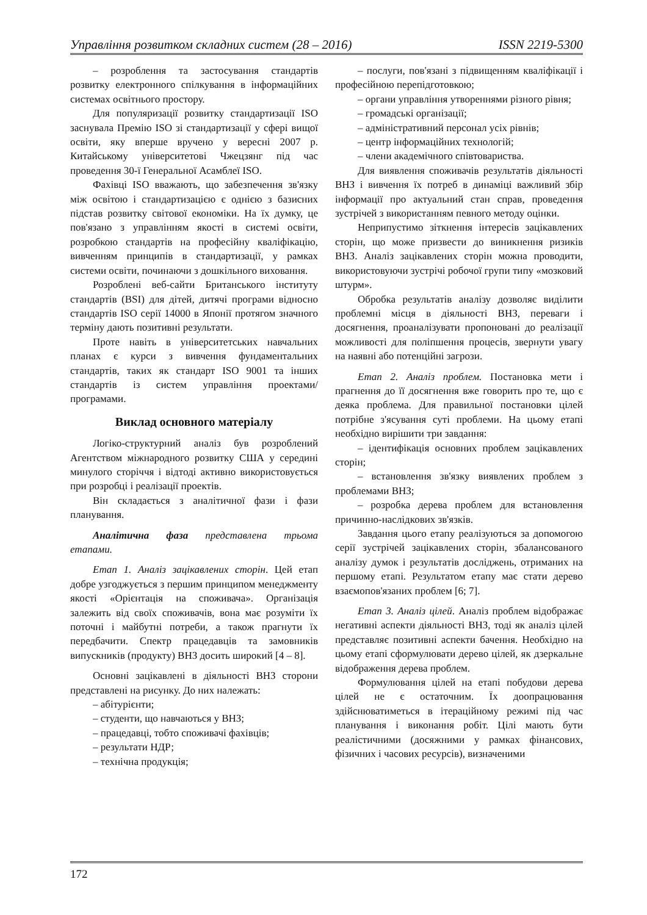Управління розвитком складних систем (28 – 2016) ISSN 2219-5300
– розроблення та застосування стандартів розвитку електронного спілкування в інформаційних системах освітнього простору.
Для популяризації розвитку стандартизації ISO заснувала Премію ISO зі стандартизації у сфері вищої освіти, яку вперше вручено у вересні 2007 р. Китайському університетові Чжецзянг під час проведення 30-ї Генеральної Асамблеї ISO.
Фахівці ISO вважають, що забезпечення зв'язку між освітою і стандартизацією є однією з базисних підстав розвитку світової економіки. На їх думку, це пов'язано з управлінням якості в системі освіти, розробкою стандартів на професійну кваліфікацію, вивченням принципів в стандартизації, у рамках системи освіти, починаючи з дошкільного виховання.
Розроблені веб-сайти Британського інституту стандартів (BSI) для дітей, дитячі програми відносно стандартів ISO серії 14000 в Японії протягом значного терміну дають позитивні результати.
Проте навіть в університетських навчальних планах є курси з вивчення фундаментальних стандартів, таких як стандарт ISO 9001 та інших стандартів із систем управління проектами/ програмами.
Виклад основного матеріалу
Логіко-структурний аналіз був розроблений Агентством міжнародного розвитку США у середині минулого сторіччя і відтоді активно використовується при розробці і реалізації проектів.
Він складається з аналітичної фази і фази планування.
Аналітична фаза представлена трьома етапами.
Етап 1. Аналіз зацікавлених сторін. Цей етап добре узгоджується з першим принципом менеджменту якості «Орієнтація на споживача». Організація залежить від своїх споживачів, вона має розуміти їх поточні і майбутні потреби, а також прагнути їх передбачити. Спектр працедавців та замовників випускників (продукту) ВНЗ досить широкий [4 – 8].
Основні зацікавлені в діяльності ВНЗ сторони представлені на рисунку. До них належать:
– абітурієнти;
– студенти, що навчаються у ВНЗ;
– працедавці, тобто споживачі фахівців;
– результати НДР;
– технічна продукція;
– послуги, пов'язані з підвищенням кваліфікації і професійною перепідготовкою;
– органи управління утвореннями різного рівня;
– громадські організації;
– адміністративний персонал усіх рівнів;
– центр інформаційних технологій;
– члени академічного співтовариства.
Для виявлення споживачів результатів діяльності ВНЗ і вивчення їх потреб в динаміці важливий збір інформації про актуальний стан справ, проведення зустрічей з використанням певного методу оцінки.
Неприпустимо зіткнення інтересів зацікавлених сторін, що може призвести до виникнення ризиків ВНЗ. Аналіз зацікавлених сторін можна проводити, використовуючи зустрічі робочої групи типу «мозковий штурм».
Обробка результатів аналізу дозволяє виділити проблемні місця в діяльності ВНЗ, переваги і досягнення, проаналізувати пропоновані до реалізації можливості для поліпшення процесів, звернути увагу на наявні або потенційні загрози.
Етап 2. Аналіз проблем. Постановка мети і прагнення до її досягнення вже говорить про те, що є деяка проблема. Для правильної постановки цілей потрібне з'ясування суті проблеми. На цьому етапі необхідно вирішити три завдання:
– ідентифікація основних проблем зацікавлених сторін;
– встановлення зв'язку виявлених проблем з проблемами ВНЗ;
– розробка дерева проблем для встановлення причинно-наслідкових зв'язків.
Завдання цього етапу реалізуються за допомогою серії зустрічей зацікавлених сторін, збалансованого аналізу думок і результатів досліджень, отриманих на першому етапі. Результатом етапу має стати дерево взаємопов'язаних проблем [6; 7].
Етап 3. Аналіз цілей. Аналіз проблем відображає негативні аспекти діяльності ВНЗ, тоді як аналіз цілей представляє позитивні аспекти бачення. Необхідно на цьому етапі сформулювати дерево цілей, як дзеркальне відображення дерева проблем.
Формулювання цілей на етапі побудови дерева цілей не є остаточним. Їх доопрацювання здійснюватиметься в ітераційному режимі під час планування і виконання робіт. Цілі мають бути реалістичними (досяжними у рамках фінансових, фізичних і часових ресурсів), визначеними
172